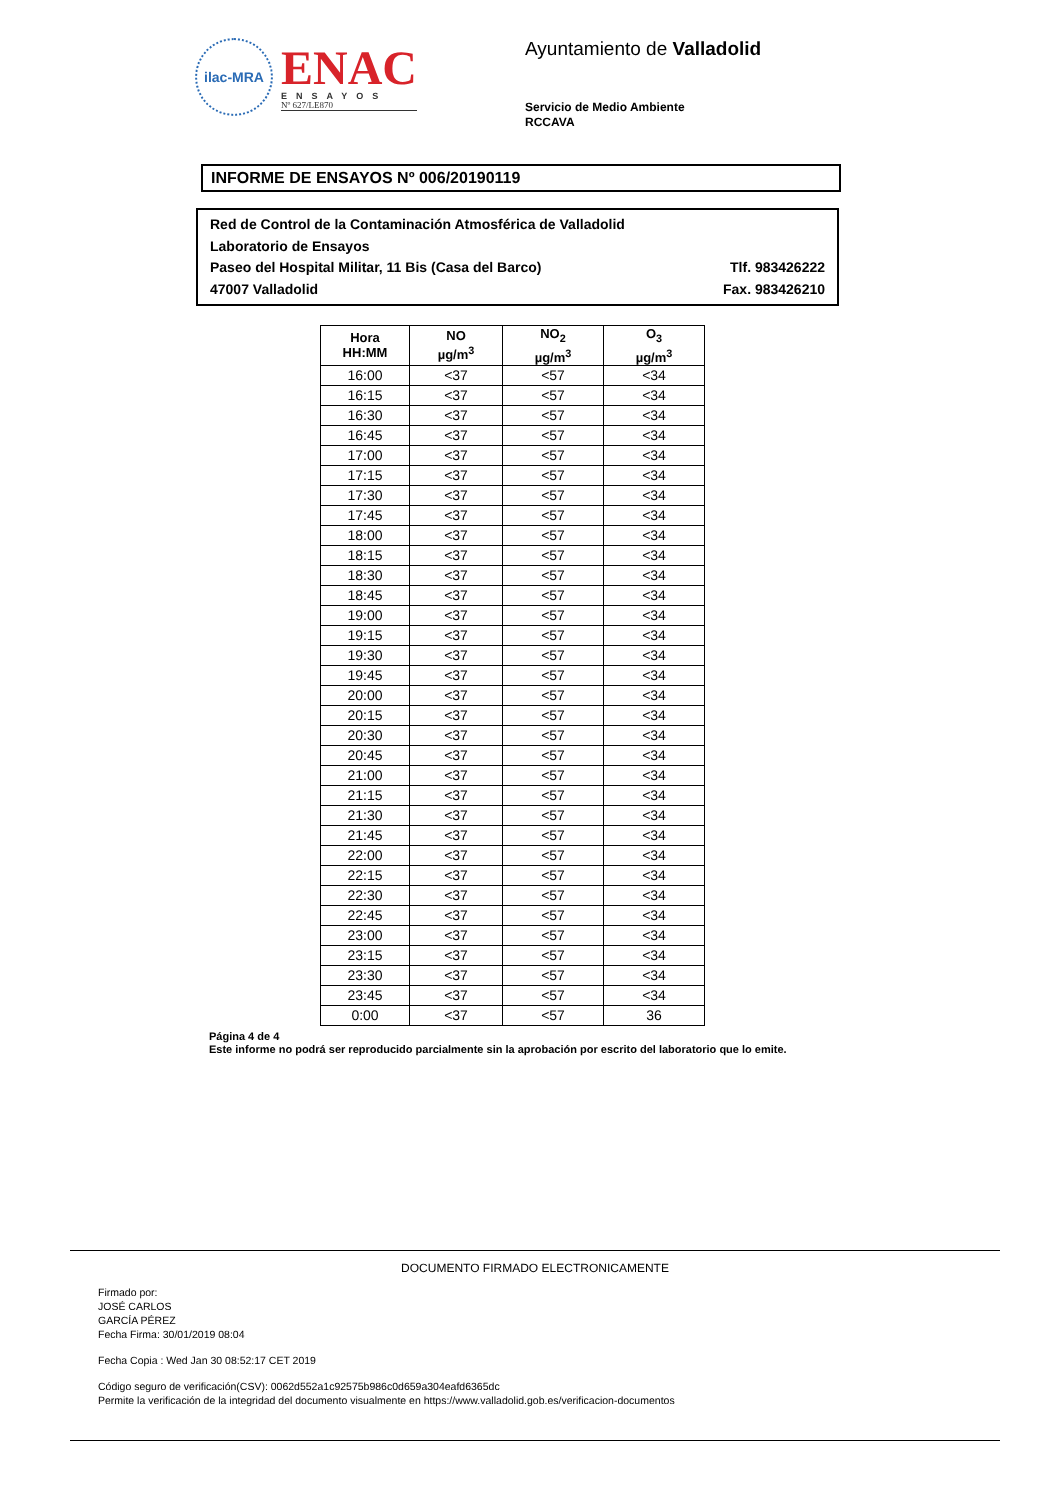ilac-MRA
ENAC
ENSAYOS
Nº 627/LE870
Ayuntamiento de Valladolid
Servicio de Medio Ambiente
RCCAVA
INFORME DE ENSAYOS Nº 006/20190119
Red de Control de la Contaminación Atmosférica de Valladolid
Laboratorio de Ensayos
Paseo del Hospital Militar, 11 Bis (Casa del Barco) Tlf. 983426222
47007 Valladolid Fax. 983426210
| Hora HH:MM | NO µg/m<sup>3</sup> | NO<sub>2</sub> µg/m<sup>3</sup> | O<sub>3</sub> µg/m<sup>3</sup> |
| --- | --- | --- | --- |
| 16:00 | <37 | <57 | <34 |
| 16:15 | <37 | <57 | <34 |
| 16:30 | <37 | <57 | <34 |
| 16:45 | <37 | <57 | <34 |
| 17:00 | <37 | <57 | <34 |
| 17:15 | <37 | <57 | <34 |
| 17:30 | <37 | <57 | <34 |
| 17:45 | <37 | <57 | <34 |
| 18:00 | <37 | <57 | <34 |
| 18:15 | <37 | <57 | <34 |
| 18:30 | <37 | <57 | <34 |
| 18:45 | <37 | <57 | <34 |
| 19:00 | <37 | <57 | <34 |
| 19:15 | <37 | <57 | <34 |
| 19:30 | <37 | <57 | <34 |
| 19:45 | <37 | <57 | <34 |
| 20:00 | <37 | <57 | <34 |
| 20:15 | <37 | <57 | <34 |
| 20:30 | <37 | <57 | <34 |
| 20:45 | <37 | <57 | <34 |
| 21:00 | <37 | <57 | <34 |
| 21:15 | <37 | <57 | <34 |
| 21:30 | <37 | <57 | <34 |
| 21:45 | <37 | <57 | <34 |
| 22:00 | <37 | <57 | <34 |
| 22:15 | <37 | <57 | <34 |
| 22:30 | <37 | <57 | <34 |
| 22:45 | <37 | <57 | <34 |
| 23:00 | <37 | <57 | <34 |
| 23:15 | <37 | <57 | <34 |
| 23:30 | <37 | <57 | <34 |
| 23:45 | <37 | <57 | <34 |
| 0:00 | <37 | <57 | 36 |
Página 4 de 4
Este informe no podrá ser reproducido parcialmente sin la aprobación por escrito del laboratorio que lo emite.
DOCUMENTO FIRMADO ELECTRONICAMENTE
Firmado por:
JOSÉ CARLOS
GARCÍA PÉREZ
Fecha Firma: 30/01/2019 08:04
Fecha Copia : Wed Jan 30 08:52:17 CET 2019
Código seguro de verificación(CSV): 0062d552a1c92575b986c0d659a304eafd6365dc
Permite la verificación de la integridad del documento visualmente en https://www.valladolid.gob.es/verificacion-documentos